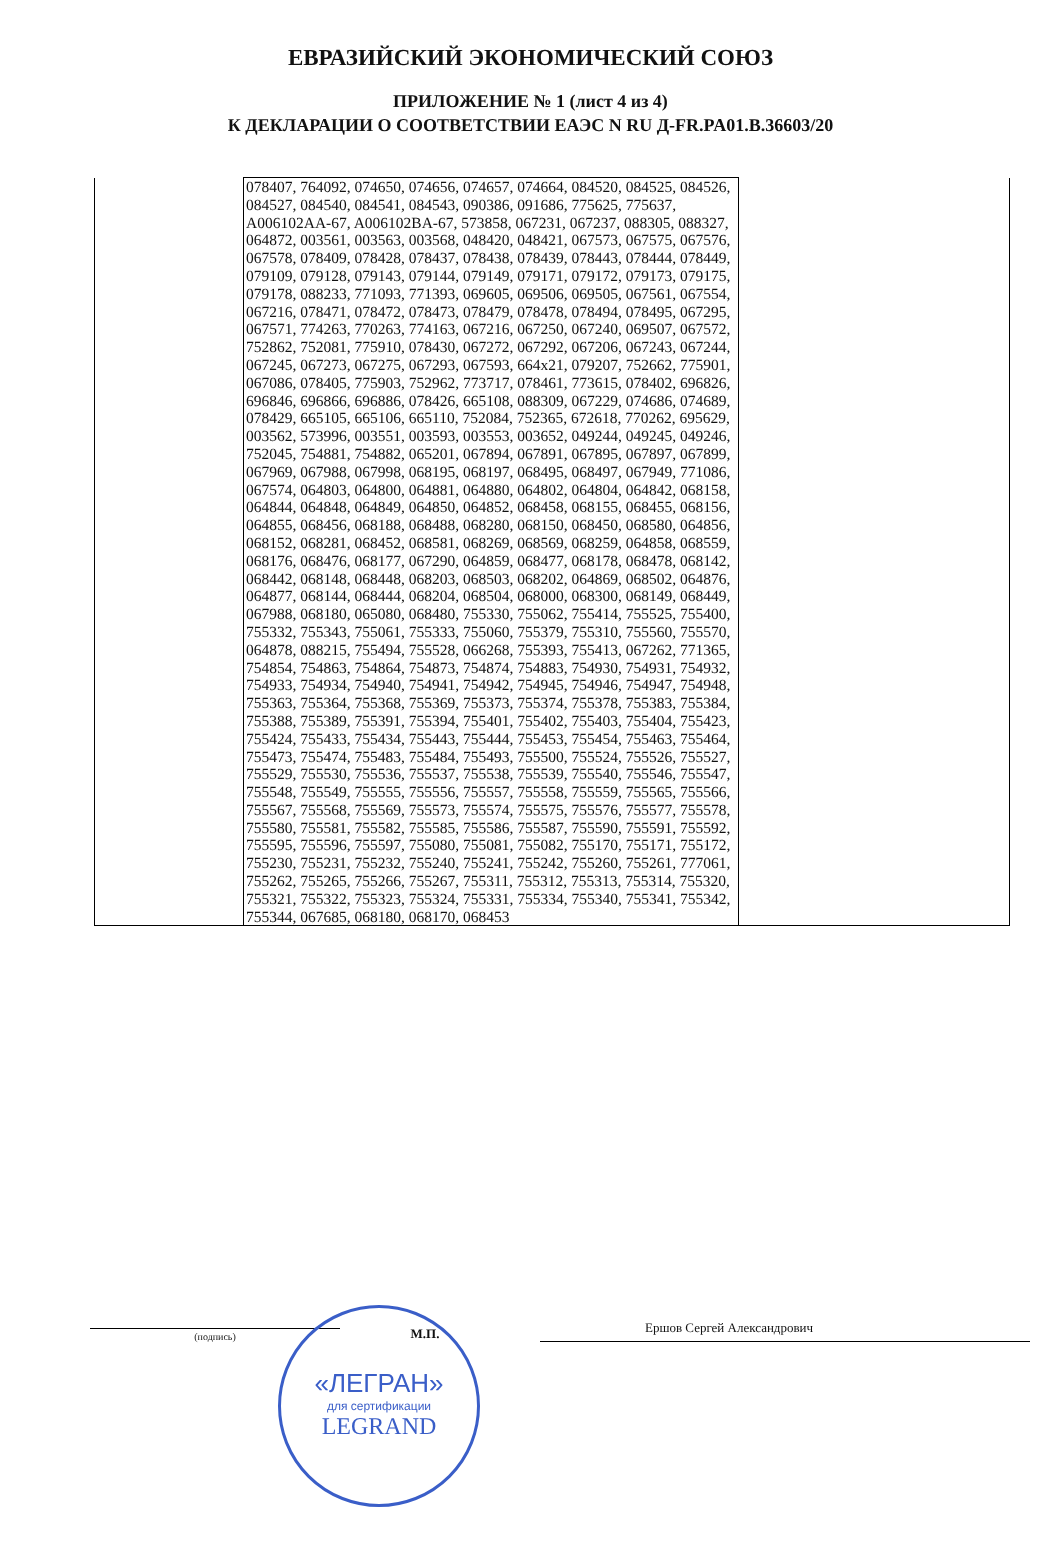ЕВРАЗИЙСКИЙ ЭКОНОМИЧЕСКИЙ СОЮЗ
ПРИЛОЖЕНИЕ № 1 (лист 4 из 4)
К ДЕКЛАРАЦИИ О СООТВЕТСТВИИ ЕАЭС N RU Д-FR.PA01.B.36603/20
| | 078407, 764092, 074650, 074656, 074657, 074664, 084520, 084525, 084526, 084527, 084540, 084541, 084543, 090386, 091686, 775625, 775637, A006102AA-67, A006102BA-67, 573858, 067231, 067237, 088305, 088327, 064872, 003561, 003563, 003568, 048420, 048421, 067573, 067575, 067576, 067578, 078409, 078428, 078437, 078438, 078439, 078443, 078444, 078449, 079109, 079128, 079143, 079144, 079149, 079171, 079172, 079173, 079175, 079178, 088233, 771093, 771393, 069605, 069506, 069505, 067561, 067554, 067216, 078471, 078472, 078473, 078479, 078478, 078494, 078495, 067295, 067571, 774263, 770263, 774163, 067216, 067250, 067240, 069507, 067572, 752862, 752081, 775910, 078430, 067272, 067292, 067206, 067243, 067244, 067245, 067273, 067275, 067293, 067593, 664x21, 079207, 752662, 775901, 067086, 078405, 775903, 752962, 773717, 078461, 773615, 078402, 696826, 696846, 696866, 696886, 078426, 665108, 088309, 067229, 074686, 074689, 078429, 665105, 665106, 665110, 752084, 752365, 672618, 770262, 695629, 003562, 573996, 003551, 003593, 003553, 003652, 049244, 049245, 049246, 752045, 754881, 754882, 065201, 067894, 067891, 067895, 067897, 067899, 067969, 067988, 067998, 068195, 068197, 068495, 068497, 067949, 771086, 067574, 064803, 064800, 064881, 064880, 064802, 064804, 064842, 068158, 064844, 064848, 064849, 064850, 064852, 068458, 068155, 068455, 068156, 064855, 068456, 068188, 068488, 068280, 068150, 068450, 068580, 064856, 068152, 068281, 068452, 068581, 068269, 068569, 068259, 064858, 068559, 068176, 068476, 068177, 067290, 064859, 068477, 068178, 068478, 068142, 068442, 068148, 068448, 068203, 068503, 068202, 064869, 068502, 064876, 064877, 068144, 068444, 068204, 068504, 068000, 068300, 068149, 068449, 067988, 068180, 065080, 068480, 755330, 755062, 755414, 755525, 755400, 755332, 755343, 755061, 755333, 755060, 755379, 755310, 755560, 755570, 064878, 088215, 755494, 755528, 066268, 755393, 755413, 067262, 771365, 754854, 754863, 754864, 754873, 754874, 754883, 754930, 754931, 754932, 754933, 754934, 754940, 754941, 754942, 754945, 754946, 754947, 754948, 755363, 755364, 755368, 755369, 755373, 755374, 755378, 755383, 755384, 755388, 755389, 755391, 755394, 755401, 755402, 755403, 755404, 755423, 755424, 755433, 755434, 755443, 755444, 755453, 755454, 755463, 755464, 755473, 755474, 755483, 755484, 755493, 755500, 755524, 755526, 755527, 755529, 755530, 755536, 755537, 755538, 755539, 755540, 755546, 755547, 755548, 755549, 755555, 755556, 755557, 755558, 755559, 755565, 755566, 755567, 755568, 755569, 755573, 755574, 755575, 755576, 755577, 755578, 755580, 755581, 755582, 755585, 755586, 755587, 755590, 755591, 755592, 755595, 755596, 755597, 755080, 755081, 755082, 755170, 755171, 755172, 755230, 755231, 755232, 755240, 755241, 755242, 755260, 755261, 777061, 755262, 755265, 755266, 755267, 755311, 755312, 755313, 755314, 755320, 755321, 755322, 755323, 755324, 755331, 755334, 755340, 755341, 755342, 755344, 067685, 068180, 068170, 068453 | |
«ЛЕГРАН»
для сертификации
LEGRAND
(подпись)
М.П.
Ершов Сергей Александрович